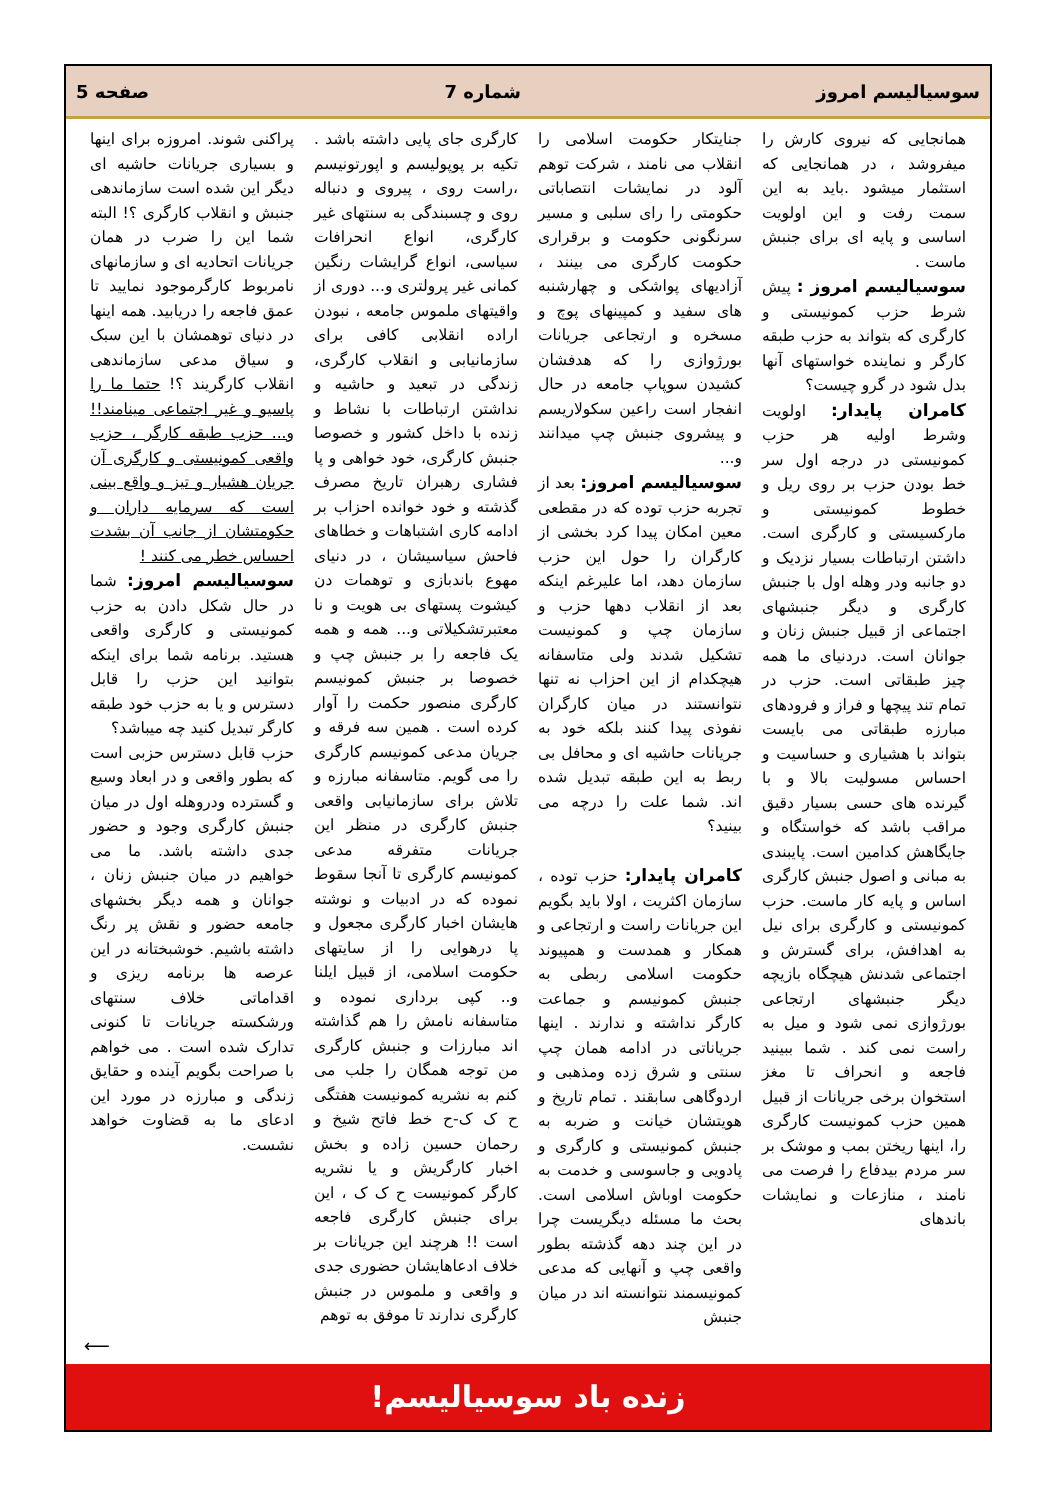سوسیالیسم امروز شماره 7 صفحه 5
همانجایی که نیروی کارش را میفروشد ، در همانجایی که استثمار میشود .باید به این سمت رفت و این اولویت اساسی و پایه ای برای جنبش ماست .
سوسیالیسم امروز : پیش شرط حزب کمونیستی و کارگری که بتواند به حزب طبقه کارگر و نماینده خواستهای آنها بدل شود در گرو چیست؟
کامران پایدار: اولویت وشرط اولیه هر حزب کمونیستی در درجه اول سر خط بودن حزب بر روی ریل و خطوط کمونیستی و مارکسیستی و کارگری است. داشتن ارتباطات بسیار نزدیک و دو جانبه ودر وهله اول با جنبش کارگری و دیگر جنبشهای اجتماعی از قبیل جنبش زنان و جوانان است. دردنیای ما همه چیز طبقاتی است. حزب در تمام تند پیچها و فراز و فرودهای مبارزه طبقاتی می بایست بتواند با هشیاری و حساسیت و احساس مسولیت بالا و با گیرنده های حسی بسیار دقیق مراقب باشد که خواستگاه و جایگاهش کدامین است. پایبندی به مبانی و اصول جنبش کارگری اساس و پایه کار ماست. حزب کمونیستی و کارگری برای نیل به اهدافش، برای گسترش و اجتماعی شدنش هیچگاه بازیچه دیگر جنبشهای ارتجاعی بورژوازی نمی شود و میل به راست نمی کند . شما ببینید فاجعه و انحراف تا مغز استخوان برخی جریانات از قبیل همین حزب کمونیست کارگری را، اینها ریختن بمب و موشک بر سر مردم بیدفاع را فرصت می نامند ، منازعات و نمایشات باندهای
جنایتکار حکومت اسلامی را انقلاب می نامند ، شرکت توهم آلود در نمایشات انتصاباتی حکومتی را رای سلبی و مسیر سرنگونی حکومت و برقراری حکومت کارگری می بینند ، آزادیهای پواشکی و چهارشنبه های سفید و کمپینهای پوچ و مسخره و ارتجاعی جریانات بورژوازی را که هدفشان کشیدن سوپاپ جامعه در حال انفجار است راعین سکولاریسم و پیشروی جنبش چپ میدانند و...
سوسیالیسم امروز: بعد از تجربه حزب توده که در مقطعی معین امکان پیدا کرد بخشی از کارگران را حول این حزب سازمان دهد، اما علیرغم اینکه بعد از انقلاب دهها حزب و سازمان چپ و کمونیست تشکیل شدند ولی متاسفانه هیچکدام از این احزاب نه تنها نتوانستند در میان کارگران نفوذی پیدا کنند بلکه خود به جریانات حاشیه ای و محافل بی ربط به این طبقه تبدیل شده اند. شما علت را درچه می بینید؟
کامران پایدار: حزب توده ، سازمان اکثریت ، اولا باید بگویم این جریانات راست و ارتجاعی و همکار و همدست و همپیوند حکومت اسلامی ربطی به جنبش کمونیسم و جماعت کارگر نداشته و ندارند . اینها جریاناتی در ادامه همان چپ سنتی و شرق زده ومذهبی و اردوگاهی سابقند . تمام تاریخ و هویتشان خیانت و ضربه به جنبش کمونیستی و کارگری و پادویی و جاسوسی و خدمت به حکومت اوباش اسلامی است. بحث ما مسئله دیگریست چرا در این چند دهه گذشته بطور واقعی چپ و آنهایی که مدعی کمونیسمند نتوانسته اند در میان جنبش
کارگری جای پایی داشته باشد . تکیه بر پوپولیسم و اپورتونیسم ،راست روی ، پیروی و دنباله روی و چسبندگی به سنتهای غیر کارگری، انواع انحرافات سیاسی، انواع گرایشات رنگین کمانی غیر پرولتری و... دوری از واقیتهای ملموس جامعه ، نبودن اراده انقلابی کافی برای سازمانیابی و انقلاب کارگری، زندگی در تبعید و حاشیه و نداشتن ارتباطات با نشاط و زنده با داخل کشور و خصوصا جنبش کارگری، خود خواهی و پا فشاری رهبران تاریخ مصرف گذشته و خود خوانده احزاب بر ادامه کاری اشتباهات و خطاهای فاحش سیاسیشان ، در دنیای مهوع باندبازی و توهمات دن کیشوت پستهای بی هویت و نا معتبرتشکیلاتی و... همه و همه یک فاجعه را بر جنبش چپ و خصوصا بر جنبش کمونیسم کارگری منصور حکمت را آوار کرده است . همین سه فرقه و جریان مدعی کمونیسم کارگری را می گویم. متاسفانه مبارزه و تلاش برای سازمانیابی واقعی جنبش کارگری در منظر این جریانات متفرقه مدعی کمونیسم کارگری تا آنجا سقوط نموده که در ادبیات و نوشته هایشان اخبار کارگری مجعول و پا درهوایی را از سایتهای حکومت اسلامی، از قبیل ایلنا و.. کپی برداری نموده و متاسفانه نامش را هم گذاشته اند مبارزات و جنبش کارگری من توجه همگان را جلب می کنم به نشریه کمونیست هفتگی ح ک ک-ح خط فاتح شیخ و رحمان حسین زاده و بخش اخبار کارگریش و یا نشریه کارگر کمونیست ح ک ک ، این برای جنبش کارگری فاجعه است !! هرچند این جریانات بر خلاف ادعاهایشان حضوری جدی و واقعی و ملموس در جنبش کارگری ندارند تا موفق به توهم
پراکنی شوند. امروزه برای اینها و بسیاری جریانات حاشیه ای دیگر این شده است سازماندهی جنبش و انقلاب کارگری ؟! البته شما این را ضرب در همان جریانات اتحادیه ای و سازمانهای نامربوط کارگرموجود نمایید تا عمق فاجعه را دریابید. همه اینها در دنیای توهمشان با این سبک و سیاق مدعی سازماندهی انقلاب کارگریند ؟! حتما ما را پاسیو و غیر اجتماعی مینامند!! و... حزب طبقه کارگر ، حزب واقعی کمونیستی و کارگری آن جریان هشیار و تیز و واقع بینی است که سرمایه داران و حکومتشان از جانب آن بشدت احساس خطر می کنند !
سوسیالیسم امروز: شما در حال شکل دادن به حزب کمونیستی و کارگری واقعی هستید. برنامه شما برای اینکه بتوانید این حزب را قابل دسترس و یا به حزب خود طبقه کارگر تبدیل کنید چه میباشد؟
حزب قابل دسترس حزبی است که بطور واقعی و در ابعاد وسیع و گسترده ودروهله اول در میان جنبش کارگری وجود و حضور جدی داشته باشد. ما می خواهیم در میان جنبش زنان ، جوانان و همه دیگر بخشهای جامعه حضور و نقش پر رنگ داشته باشیم. خوشبختانه در این عرصه ها برنامه ریزی و اقداماتی خلاف سنتهای ورشکسته جریانات تا کنونی تدارک شده است . می خواهم با صراحت بگویم آینده و حقایق زندگی و مبارزه در مورد این ادعای ما به قضاوت خواهد نشست.
⟵
زنده باد سوسیالیسم!